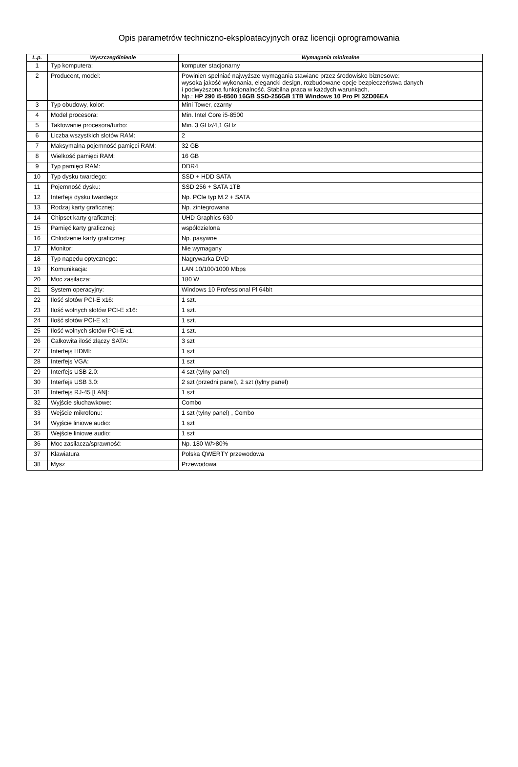Opis parametrów techniczno-eksploatacyjnych oraz licencji oprogramowania
| L.p. | Wyszczególnienie | Wymagania minimalne |
| --- | --- | --- |
| 1 | Typ komputera: | komputer stacjonarny |
| 2 | Producent, model: | Powinien spełniać najwyższe wymagania stawiane przez środowisko biznesowe: wysoka jakość wykonania, elegancki design, rozbudowane opcje bezpieczeństwa danych i podwyższona funkcjonalność. Stabilna praca w każdych warunkach. Np.: HP 290 i5-8500 16GB SSD-256GB 1TB Windows 10 Pro Pl 3ZD06EA |
| 3 | Typ obudowy, kolor: | Mini Tower, czarny |
| 4 | Model procesora: | Min. Intel Core i5-8500 |
| 5 | Taktowanie procesora/turbo: | Min. 3 GHz/4,1 GHz |
| 6 | Liczba wszystkich slotów RAM: | 2 |
| 7 | Maksymalna pojemność pamięci RAM: | 32 GB |
| 8 | Wielkość pamięci RAM: | 16 GB |
| 9 | Typ pamięci RAM: | DDR4 |
| 10 | Typ dysku twardego: | SSD + HDD SATA |
| 11 | Pojemność dysku: | SSD 256 + SATA 1TB |
| 12 | Interfejs dysku twardego: | Np. PCIe typ M.2 + SATA |
| 13 | Rodzaj karty graficznej: | Np. zintegrowana |
| 14 | Chipset karty graficznej: | UHD Graphics 630 |
| 15 | Pamięć karty graficznej: | współdzielona |
| 16 | Chłodzenie karty graficznej: | Np. pasywne |
| 17 | Monitor: | Nie wymagany |
| 18 | Typ napędu optycznego: | Nagrywarka DVD |
| 19 | Komunikacja: | LAN 10/100/1000 Mbps |
| 20 | Moc zasilacza: | 180 W |
| 21 | System operacyjny: | Windows 10 Professional Pl 64bit |
| 22 | Ilość slotów PCI-E x16: | 1 szt. |
| 23 | Ilość wolnych slotów PCI-E x16: | 1 szt. |
| 24 | Ilość slotów PCI-E x1: | 1 szt. |
| 25 | Ilość wolnych slotów PCI-E x1: | 1 szt. |
| 26 | Całkowita ilość złączy SATA: | 3 szt |
| 27 | Interfejs HDMI: | 1 szt |
| 28 | Interfejs VGA: | 1 szt |
| 29 | Interfejs USB 2.0: | 4 szt (tylny panel) |
| 30 | Interfejs USB 3.0: | 2 szt (przedni panel), 2 szt (tylny panel) |
| 31 | Interfejs RJ-45 [LAN]: | 1 szt |
| 32 | Wyjście słuchawkowe: | Combo |
| 33 | Wejście mikrofonu: | 1 szt (tylny panel) , Combo |
| 34 | Wyjście liniowe audio: | 1 szt |
| 35 | Wejście liniowe audio: | 1 szt |
| 36 | Moc zasilacza/sprawność: | Np. 180 W/>80% |
| 37 | Klawiatura | Polska QWERTY przewodowa |
| 38 | Mysz | Przewodowa |